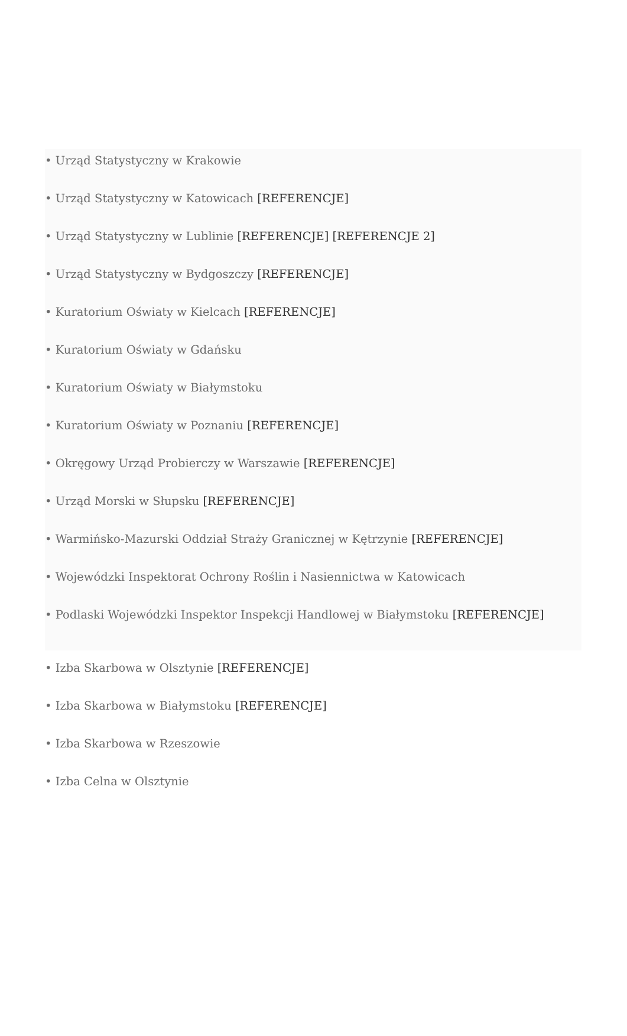• Urząd Statystyczny w Krakowie
• Urząd Statystyczny w Katowicach [REFERENCJE]
• Urząd Statystyczny w Lublinie [REFERENCJE] [REFERENCJE 2]
• Urząd Statystyczny w Bydgoszczy [REFERENCJE]
• Kuratorium Oświaty w Kielcach [REFERENCJE]
• Kuratorium Oświaty w Gdańsku
• Kuratorium Oświaty w Białymstoku
• Kuratorium Oświaty w Poznaniu [REFERENCJE]
• Okręgowy Urząd Probierczy w Warszawie [REFERENCJE]
• Urząd Morski w Słupsku [REFERENCJE]
• Warmińsko-Mazurski Oddział Straży Granicznej w Kętrzynie [REFERENCJE]
• Wojewódzki Inspektorat Ochrony Roślin i Nasiennictwa w Katowicach
• Podlaski Wojewódzki Inspektor Inspekcji Handlowej w Białymstoku [REFERENCJE]
• Izba Skarbowa w Olsztynie [REFERENCJE]
• Izba Skarbowa w Białymstoku [REFERENCJE]
• Izba Skarbowa w Rzeszowie
• Izba Celna w Olsztynie